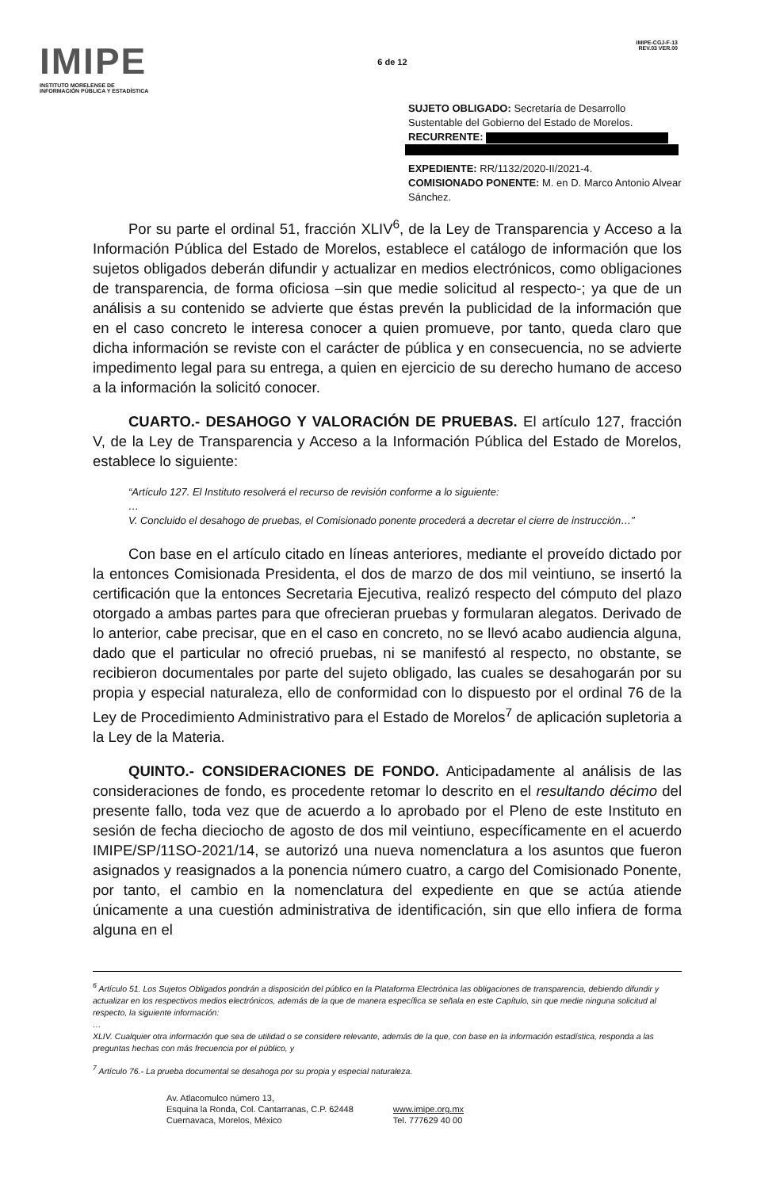IMIPE
INSTITUTO MORELENSE DE
INFORMACIÓN PÚBLICA Y ESTADÍSTICA
6 de 12
IMIPE-CGJ-F-13
REV.03 VER.00
SUJETO OBLIGADO: Secretaría de Desarrollo Sustentable del Gobierno del Estado de Morelos.
RECURRENTE:
EXPEDIENTE: RR/1132/2020-II/2021-4.
COMISIONADO PONENTE: M. en D. Marco Antonio Alvear Sánchez.
Por su parte el ordinal 51, fracción XLIV<sup>6</sup>, de la Ley de Transparencia y Acceso a la Información Pública del Estado de Morelos, establece el catálogo de información que los sujetos obligados deberán difundir y actualizar en medios electrónicos, como obligaciones de transparencia, de forma oficiosa –sin que medie solicitud al respecto-; ya que de un análisis a su contenido se advierte que éstas prevén la publicidad de la información que en el caso concreto le interesa conocer a quien promueve, por tanto, queda claro que dicha información se reviste con el carácter de pública y en consecuencia, no se advierte impedimento legal para su entrega, a quien en ejercicio de su derecho humano de acceso a la información la solicitó conocer.
CUARTO.- DESAHOGO Y VALORACIÓN DE PRUEBAS. El artículo 127, fracción V, de la Ley de Transparencia y Acceso a la Información Pública del Estado de Morelos, establece lo siguiente:
“Artículo 127. El Instituto resolverá el recurso de revisión conforme a lo siguiente:
…
V. Concluido el desahogo de pruebas, el Comisionado ponente procederá a decretar el cierre de instrucción…”
Con base en el artículo citado en líneas anteriores, mediante el proveído dictado por la entonces Comisionada Presidenta, el dos de marzo de dos mil veintiuno, se insertó la certificación que la entonces Secretaria Ejecutiva, realizó respecto del cómputo del plazo otorgado a ambas partes para que ofrecieran pruebas y formularan alegatos. Derivado de lo anterior, cabe precisar, que en el caso en concreto, no se llevó acabo audiencia alguna, dado que el particular no ofreció pruebas, ni se manifestó al respecto, no obstante, se recibieron documentales por parte del sujeto obligado, las cuales se desahogarán por su propia y especial naturaleza, ello de conformidad con lo dispuesto por el ordinal 76 de la Ley de Procedimiento Administrativo para el Estado de Morelos<sup>7</sup> de aplicación supletoria a la Ley de la Materia.
QUINTO.- CONSIDERACIONES DE FONDO. Anticipadamente al análisis de las consideraciones de fondo, es procedente retomar lo descrito en el resultando décimo del presente fallo, toda vez que de acuerdo a lo aprobado por el Pleno de este Instituto en sesión de fecha dieciocho de agosto de dos mil veintiuno, específicamente en el acuerdo IMIPE/SP/11SO-2021/14, se autorizó una nueva nomenclatura a los asuntos que fueron asignados y reasignados a la ponencia número cuatro, a cargo del Comisionado Ponente, por tanto, el cambio en la nomenclatura del expediente en que se actúa atiende únicamente a una cuestión administrativa de identificación, sin que ello infiera de forma alguna en el
<sup>6</sup> Artículo 51. Los Sujetos Obligados pondrán a disposición del público en la Plataforma Electrónica las obligaciones de transparencia, debiendo difundir y actualizar en los respectivos medios electrónicos, además de la que de manera específica se señala en este Capítulo, sin que medie ninguna solicitud al respecto, la siguiente información:
…
XLIV. Cualquier otra información que sea de utilidad o se considere relevante, además de la que, con base en la información estadística, responda a las preguntas hechas con más frecuencia por el público, y
<sup>7</sup> Artículo 76.- La prueba documental se desahoga por su propia y especial naturaleza.
Av. Atlacomulco número 13,
Esquina la Ronda, Col. Cantarranas, C.P. 62448
Cuernavaca, Morelos, México
www.imipe.org.mx
Tel. 777629 40 00